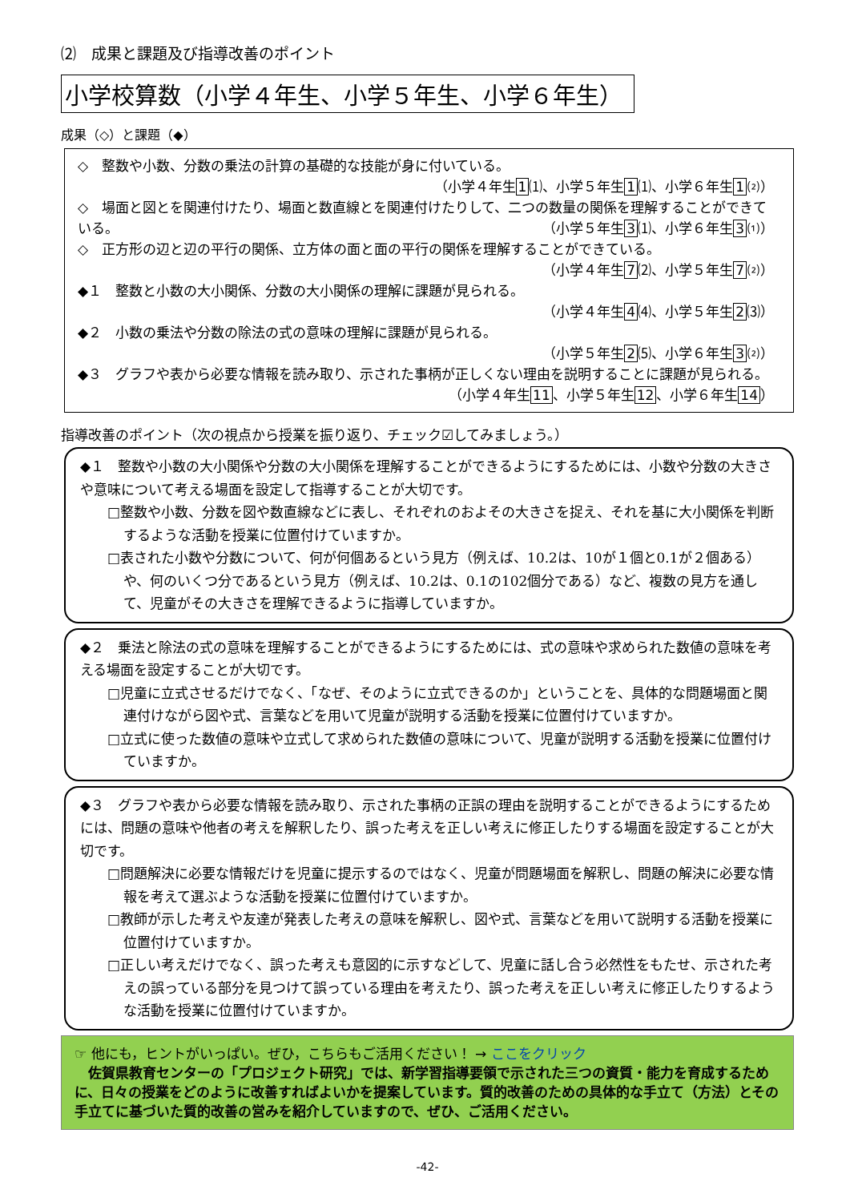⑵　成果と課題及び指導改善のポイント
小学校算数（小学４年生、小学５年生、小学６年生）
成果（◇）と課題（◆）
◇　整数や小数、分数の乗法の計算の基礎的な技能が身に付いている。
（小学４年生1⑴、小学５年生1⑴、小学６年生1⑵）
◇　場面と図とを関連付けたり、場面と数直線とを関連付けたりして、二つの数量の関係を理解することができている。 （小学５年生3⑴、小学６年生3⑴）
◇　正方形の辺と辺の平行の関係、立方体の面と面の平行の関係を理解することができている。
（小学４年生7⑵、小学５年生7⑵）
◆１　整数と小数の大小関係、分数の大小関係の理解に課題が見られる。
（小学４年生4⑷、小学５年生2⑶）
◆２　小数の乗法や分数の除法の式の意味の理解に課題が見られる。
（小学５年生2⑸、小学６年生3⑵）
◆３　グラフや表から必要な情報を読み取り、示された事柄が正しくない理由を説明することに課題が見られる。 （小学４年生11、小学５年生12、小学６年生14）
指導改善のポイント（次の視点から授業を振り返り、チェック☑してみましょう。）
◆１　整数や小数の大小関係や分数の大小関係を理解することができるようにするためには、小数や分数の大きさや意味について考える場面を設定して指導することが大切です。
□整数や小数、分数を図や数直線などに表し、それぞれのおよその大きさを捉え、それを基に大小関係を判断するような活動を授業に位置付けていますか。
□表された小数や分数について、何が何個あるという見方（例えば、10.2は、10が１個と0.1が２個ある）や、何のいくつ分であるという見方（例えば、10.2は、0.1の102個分である）など、複数の見方を通して、児童がその大きさを理解できるように指導していますか。
◆２　乗法と除法の式の意味を理解することができるようにするためには、式の意味や求められた数値の意味を考える場面を設定することが大切です。
□児童に立式させるだけでなく、「なぜ、そのように立式できるのか」ということを、具体的な問題場面と関連付けながら図や式、言葉などを用いて児童が説明する活動を授業に位置付けていますか。
□立式に使った数値の意味や立式して求められた数値の意味について、児童が説明する活動を授業に位置付けていますか。
◆３　グラフや表から必要な情報を読み取り、示された事柄の正誤の理由を説明することができるようにするためには、問題の意味や他者の考えを解釈したり、誤った考えを正しい考えに修正したりする場面を設定することが大切です。
□問題解決に必要な情報だけを児童に提示するのではなく、児童が問題場面を解釈し、問題の解決に必要な情報を考えて選ぶような活動を授業に位置付けていますか。
□教師が示した考えや友達が発表した考えの意味を解釈し、図や式、言葉などを用いて説明する活動を授業に位置付けていますか。
□正しい考えだけでなく、誤った考えも意図的に示すなどして、児童に話し合う必然性をもたせ、示された考えの誤っている部分を見つけて誤っている理由を考えたり、誤った考えを正しい考えに修正したりするような活動を授業に位置付けていますか。
☞ 他にも，ヒントがいっぱい。ぜひ，こちらもご活用ください！ → ここをクリック
　佐賀県教育センターの「プロジェクト研究」では、新学習指導要領で示された三つの資質・能力を育成するために、日々の授業をどのように改善すればよいかを提案しています。質的改善のための具体的な手立て（方法）とその手立てに基づいた質的改善の営みを紹介していますので、ぜひ、ご活用ください。
-42-